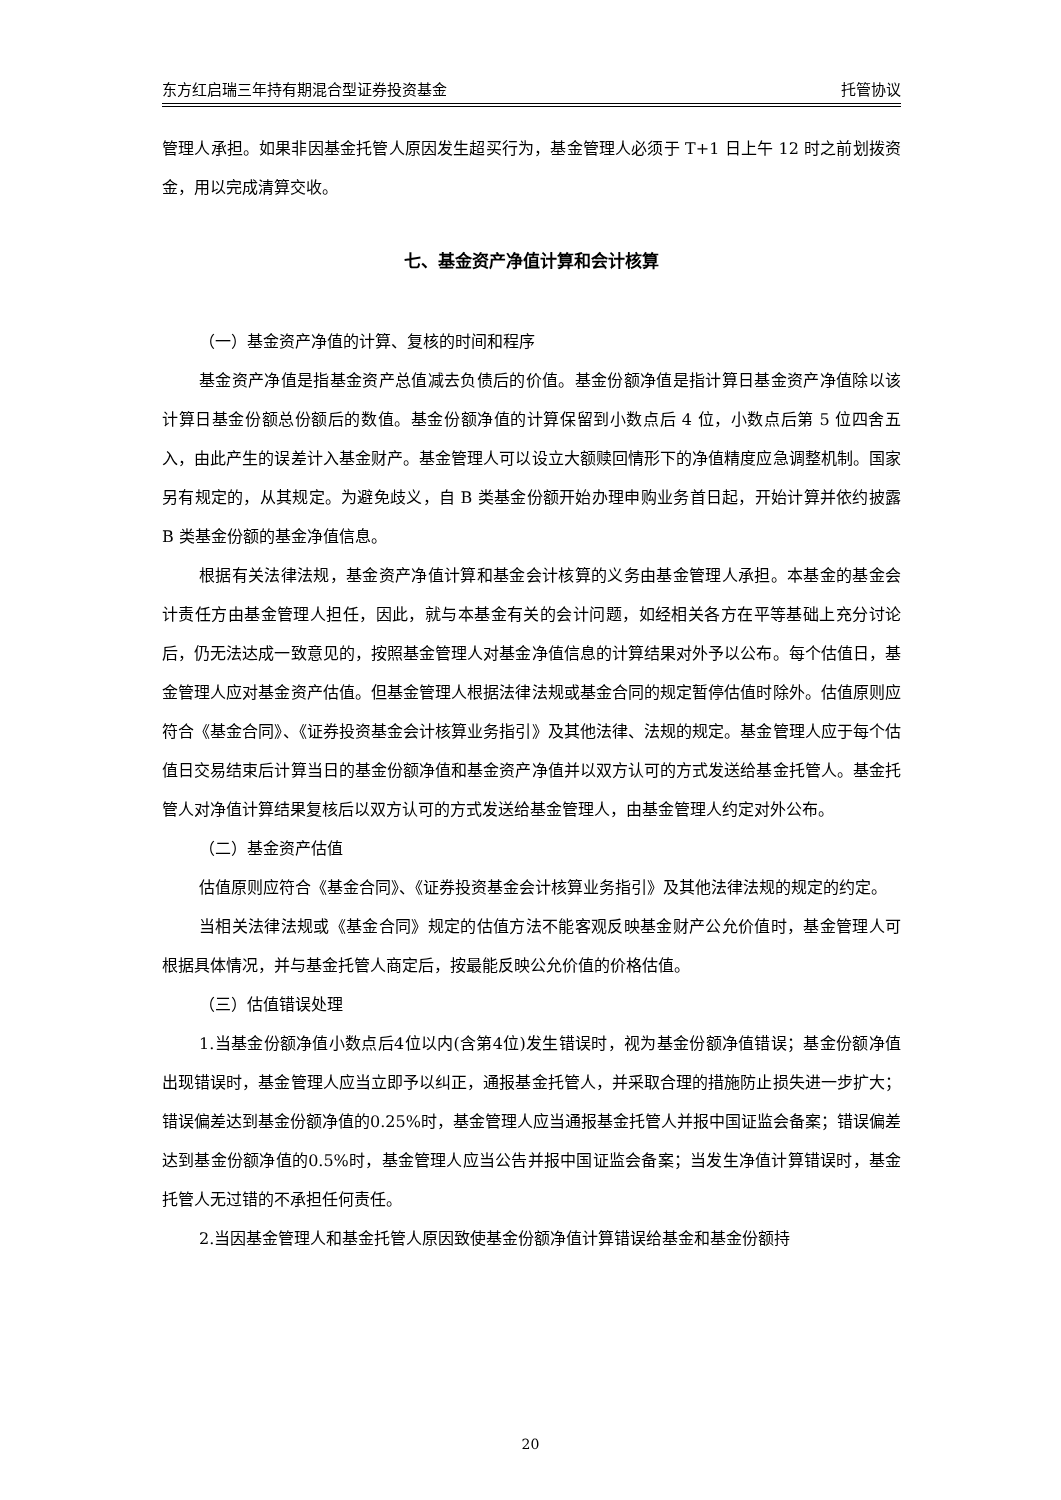东方红启瑞三年持有期混合型证券投资基金 托管协议
管理人承担。如果非因基金托管人原因发生超买行为，基金管理人必须于 T+1 日上午 12 时之前划拨资金，用以完成清算交收。
七、基金资产净值计算和会计核算
（一）基金资产净值的计算、复核的时间和程序
基金资产净值是指基金资产总值减去负债后的价值。基金份额净值是指计算日基金资产净值除以该计算日基金份额总份额后的数值。基金份额净值的计算保留到小数点后 4 位，小数点后第 5 位四舍五入，由此产生的误差计入基金财产。基金管理人可以设立大额赎回情形下的净值精度应急调整机制。国家另有规定的，从其规定。为避免歧义，自 B 类基金份额开始办理申购业务首日起，开始计算并依约披露 B 类基金份额的基金净值信息。
根据有关法律法规，基金资产净值计算和基金会计核算的义务由基金管理人承担。本基金的基金会计责任方由基金管理人担任，因此，就与本基金有关的会计问题，如经相关各方在平等基础上充分讨论后，仍无法达成一致意见的，按照基金管理人对基金净值信息的计算结果对外予以公布。每个估值日，基金管理人应对基金资产估值。但基金管理人根据法律法规或基金合同的规定暂停估值时除外。估值原则应符合《基金合同》、《证券投资基金会计核算业务指引》及其他法律、法规的规定。基金管理人应于每个估值日交易结束后计算当日的基金份额净值和基金资产净值并以双方认可的方式发送给基金托管人。基金托管人对净值计算结果复核后以双方认可的方式发送给基金管理人，由基金管理人约定对外公布。
（二）基金资产估值
估值原则应符合《基金合同》、《证券投资基金会计核算业务指引》及其他法律法规的规定的约定。
当相关法律法规或《基金合同》规定的估值方法不能客观反映基金财产公允价值时，基金管理人可根据具体情况，并与基金托管人商定后，按最能反映公允价值的价格估值。
（三）估值错误处理
1.当基金份额净值小数点后4位以内(含第4位)发生错误时，视为基金份额净值错误；基金份额净值出现错误时，基金管理人应当立即予以纠正，通报基金托管人，并采取合理的措施防止损失进一步扩大；错误偏差达到基金份额净值的0.25%时，基金管理人应当通报基金托管人并报中国证监会备案；错误偏差达到基金份额净值的0.5%时，基金管理人应当公告并报中国证监会备案；当发生净值计算错误时，基金托管人无过错的不承担任何责任。
2.当因基金管理人和基金托管人原因致使基金份额净值计算错误给基金和基金份额持
20